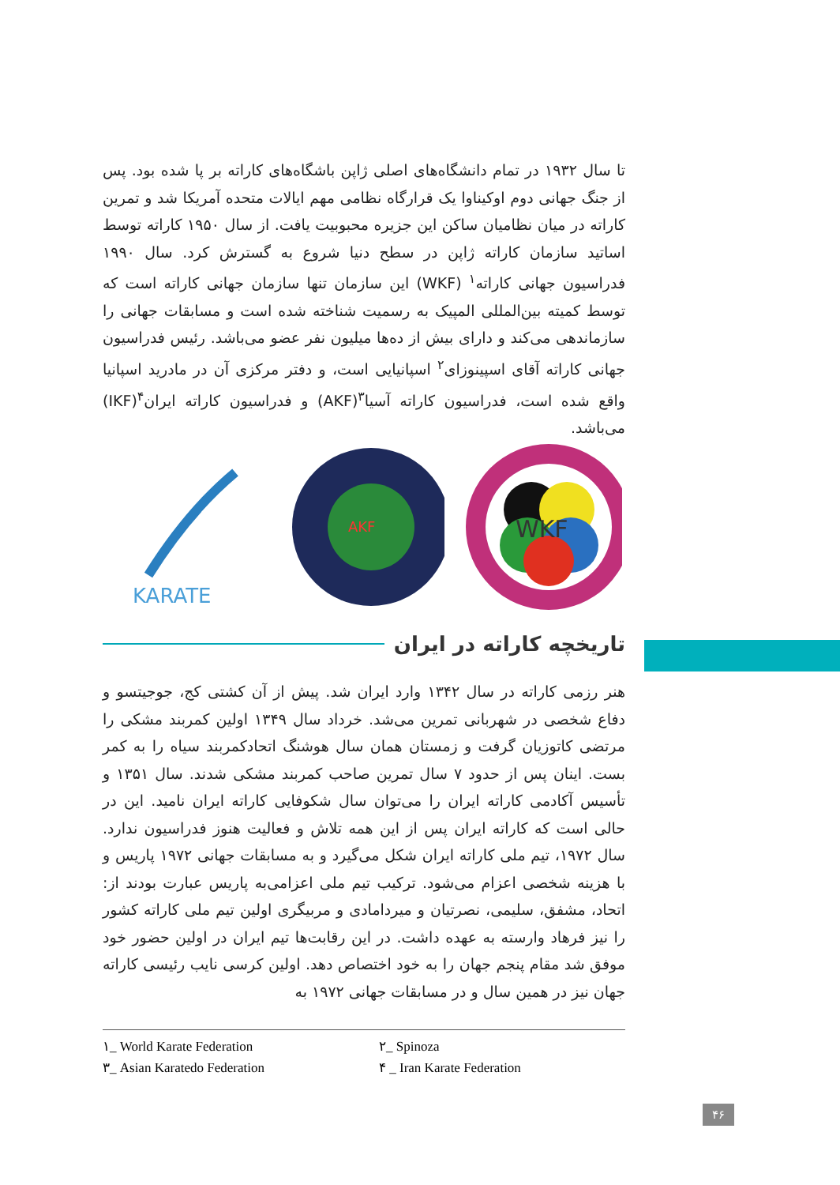تا سال ۱۹۳۲ در تمام دانشگاه‌های اصلی ژاپن باشگاه‌های کاراته بر پا شده بود. پس از جنگ جهانی دوم اوکیناوا یک قرارگاه نظامی مهم ایالات متحده آمریکا شد و تمرین کاراته در میان نظامیان ساکن این جزیره محبوبیت یافت. از سال ۱۹۵۰ کاراته توسط اساتید سازمان کاراته ژاپن در سطح دنیا شروع به گسترش کرد. سال ۱۹۹۰ فدراسیون جهانی کاراته<sup>۱</sup> (WKF) این سازمان تنها سازمان جهانی کاراته است که توسط کمیته بین‌المللی المپیک به رسمیت شناخته شده است و مسابقات جهانی را سازماندهی می‌کند و دارای بیش از ده‌ها میلیون نفر عضو می‌باشد. رئیس فدراسیون جهانی کاراته آقای اسپینوزای<sup>۲</sup> اسپانیایی است، و دفتر مرکزی آن در مادرید اسپانیا واقع شده است، فدراسیون کاراته آسیا<sup>۳</sup>(AKF) و فدراسیون کاراته ایران<sup>۴</sup>(IKF) می‌باشد.
KARATE
AKF
WKF
تاریخچه کاراته در ایران
هنر رزمی کاراته در سال ۱۳۴۲ وارد ایران شد. پیش از آن کشتی کج، جوجیتسو و دفاع شخصی در شهربانی تمرین می‌شد. خرداد سال ۱۳۴۹ اولین کمربند مشکی را مرتضی کاتوزیان گرفت و زمستان همان سال هوشنگ اتحادکمربند سیاه را به کمر بست. اینان پس از حدود ۷ سال تمرین صاحب کمربند مشکی شدند. سال ۱۳۵۱ و تأسیس آکادمی کاراته ایران را می‌توان سال شکوفایی کاراته ایران نامید. این در حالی است که کاراته ایران پس از این همه تلاش و فعالیت هنوز فدراسیون ندارد. سال ۱۹۷۲، تیم ملی کاراته ایران شکل می‌گیرد و به مسابقات جهانی ۱۹۷۲ پاریس و با هزینه شخصی اعزام می‌شود. ترکیب تیم ملی اعزامی‌به پاریس عبارت بودند از: اتحاد، مشفق، سلیمی، نصرتیان و میردامادی و مربیگری اولین تیم ملی کاراته کشور را نیز فرهاد وارسته به عهده داشت. در این رقابت‌ها تیم ایران در اولین حضور خود موفق شد مقام پنجم جهان را به خود اختصاص دهد. اولین کرسی نایب رئیسی کاراته جهان نیز در همین سال و در مسابقات جهانی ۱۹۷۲ به
۱_ World Karate Federation
۲_ Spinoza
۳_ Asian Karatedo Federation
۴ _ Iran Karate Federation
۴۶